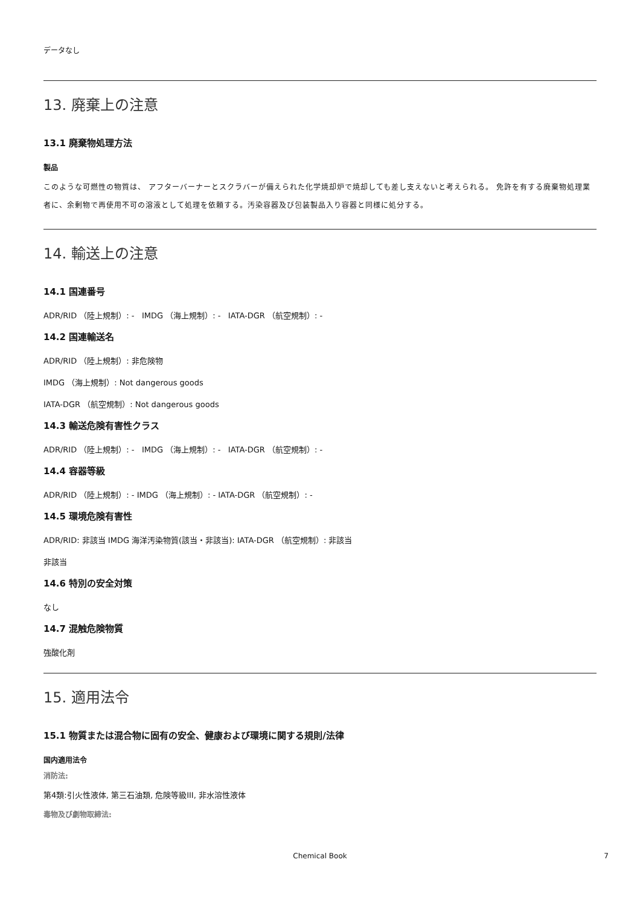データなし
13. 廃棄上の注意
13.1 廃棄物処理方法
製品
このような可燃性の物質は、 アフターバーナーとスクラバーが備えられた化学焼却炉で焼却しても差し支えないと考えられる。 免許を有する廃棄物処理業者に、余剰物で再使用不可の溶液として処理を依頼する。汚染容器及び包装製品入り容器と同様に処分する。
14. 輸送上の注意
14.1 国連番号
ADR/RID （陸上規制）: - IMDG （海上規制）: - IATA-DGR （航空規制）: -
14.2 国連輸送名
ADR/RID （陸上規制）: 非危険物
IMDG （海上規制）: Not dangerous goods
IATA-DGR （航空規制）: Not dangerous goods
14.3 輸送危険有害性クラス
ADR/RID （陸上規制）: - IMDG （海上規制）: - IATA-DGR （航空規制）: -
14.4 容器等級
ADR/RID （陸上規制）: - IMDG （海上規制）: - IATA-DGR （航空規制）: -
14.5 環境危険有害性
ADR/RID: 非該当 IMDG 海洋汚染物質(該当・非該当): IATA-DGR （航空規制）: 非該当
非該当
14.6 特別の安全対策
なし
14.7 混触危険物質
強酸化剤
15. 適用法令
15.1 物質または混合物に固有の安全、健康および環境に関する規則/法律
国内適用法令
消防法:
第4類:引火性液体, 第三石油類, 危険等級III, 非水溶性液体
毒物及び劇物取締法:
Chemical Book 7